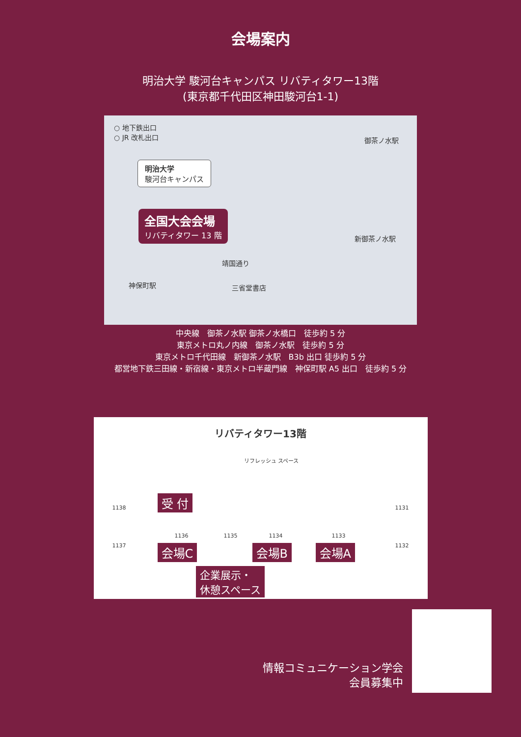会場案内
明治大学 駿河台キャンパス リバティタワー13階
(東京都千代田区神田駿河台1-1)
○ 地下鉄出口
○ JR 改札出口
明治大学
駿河台キャンパス
全国大会会場
リバティタワー 13 階
御茶ノ水駅
新御茶ノ水駅
神保町駅
靖国通り
三省堂書店
中央線　御茶ノ水駅 御茶ノ水橋口　徒歩約 5 分
東京メトロ丸ノ内線　御茶ノ水駅　徒歩約 5 分
東京メトロ千代田線　新御茶ノ水駅　B3b 出口 徒歩約 5 分
都営地下鉄三田線・新宿線・東京メトロ半蔵門線　神保町駅 A5 出口　徒歩約 5 分
リバティタワー13階
リフレッシュ スペース
受 付
1138
1137
1136 1135 1134 1133
1131
1132 会場C 会場B 会場A
企業展示・
休憩スペース
情報コミュニケーション学会
会員募集中